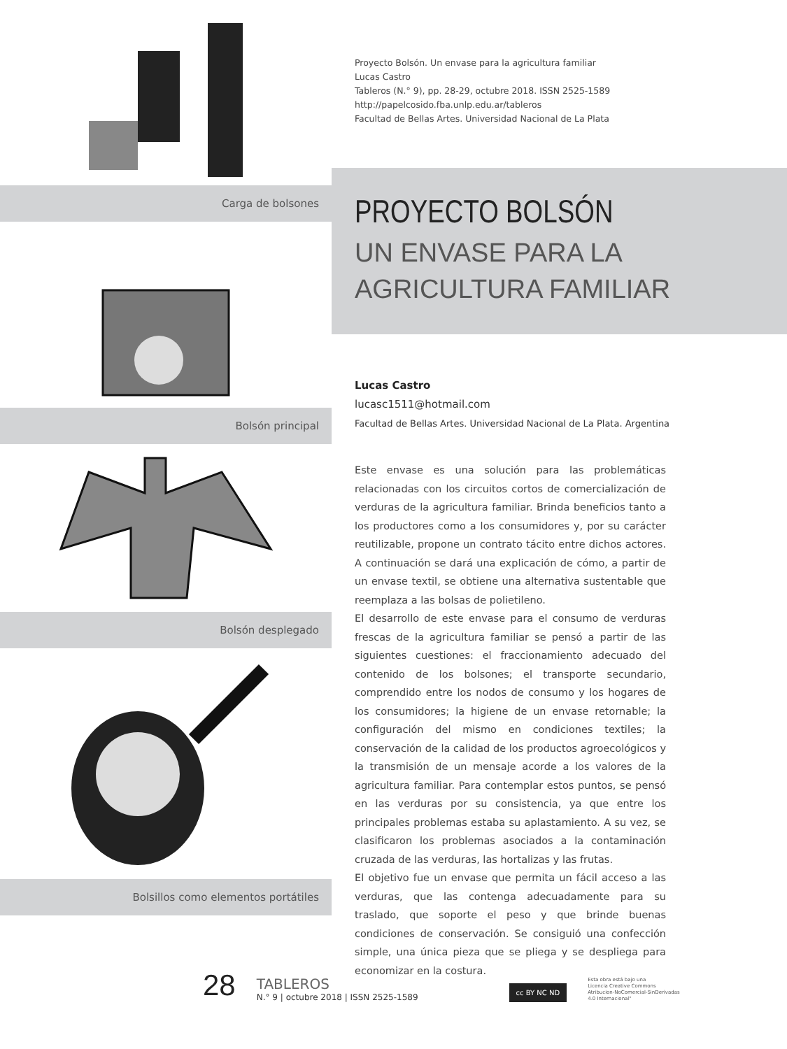Carga de bolsones
Bolsón principal
Bolsón desplegado
Bolsillos como elementos portátiles
Proyecto Bolsón. Un envase para la agricultura familiar
Lucas Castro
Tableros (N.° 9), pp. 28-29, octubre 2018. ISSN 2525-1589
http://papelcosido.fba.unlp.edu.ar/tableros
Facultad de Bellas Artes. Universidad Nacional de La Plata
PROYECTO BOLSÓN
UN ENVASE PARA LA AGRICULTURA FAMILIAR
Lucas Castro
lucasc1511@hotmail.com
Facultad de Bellas Artes. Universidad Nacional de La Plata. Argentina
Este envase es una solución para las problemáticas relacionadas con los circuitos cortos de comercialización de verduras de la agricultura familiar. Brinda beneficios tanto a los productores como a los consumidores y, por su carácter reutilizable, propone un contrato tácito entre dichos actores. A continuación se dará una explicación de cómo, a partir de un envase textil, se obtiene una alternativa sustentable que reemplaza a las bolsas de polietileno.
El desarrollo de este envase para el consumo de verduras frescas de la agricultura familiar se pensó a partir de las siguientes cuestiones: el fraccionamiento adecuado del contenido de los bolsones; el transporte secundario, comprendido entre los nodos de consumo y los hogares de los consumidores; la higiene de un envase retornable; la configuración del mismo en condiciones textiles; la conservación de la calidad de los productos agroecológicos y la transmisión de un mensaje acorde a los valores de la agricultura familiar. Para contemplar estos puntos, se pensó en las verduras por su consistencia, ya que entre los principales problemas estaba su aplastamiento. A su vez, se clasificaron los problemas asociados a la contaminación cruzada de las verduras, las hortalizas y las frutas.
El objetivo fue un envase que permita un fácil acceso a las verduras, que las contenga adecuadamente para su traslado, que soporte el peso y que brinde buenas condiciones de conservación. Se consiguió una confección simple, una única pieza que se pliega y se despliega para economizar en la costura.
28
TABLEROS
N.° 9 | octubre 2018 | ISSN 2525-1589
cc BY NC ND
Esta obra está bajo una
Licencia Creative Commons
Atribucion-NoComercial-SinDerivadas
4.0 Internacional"